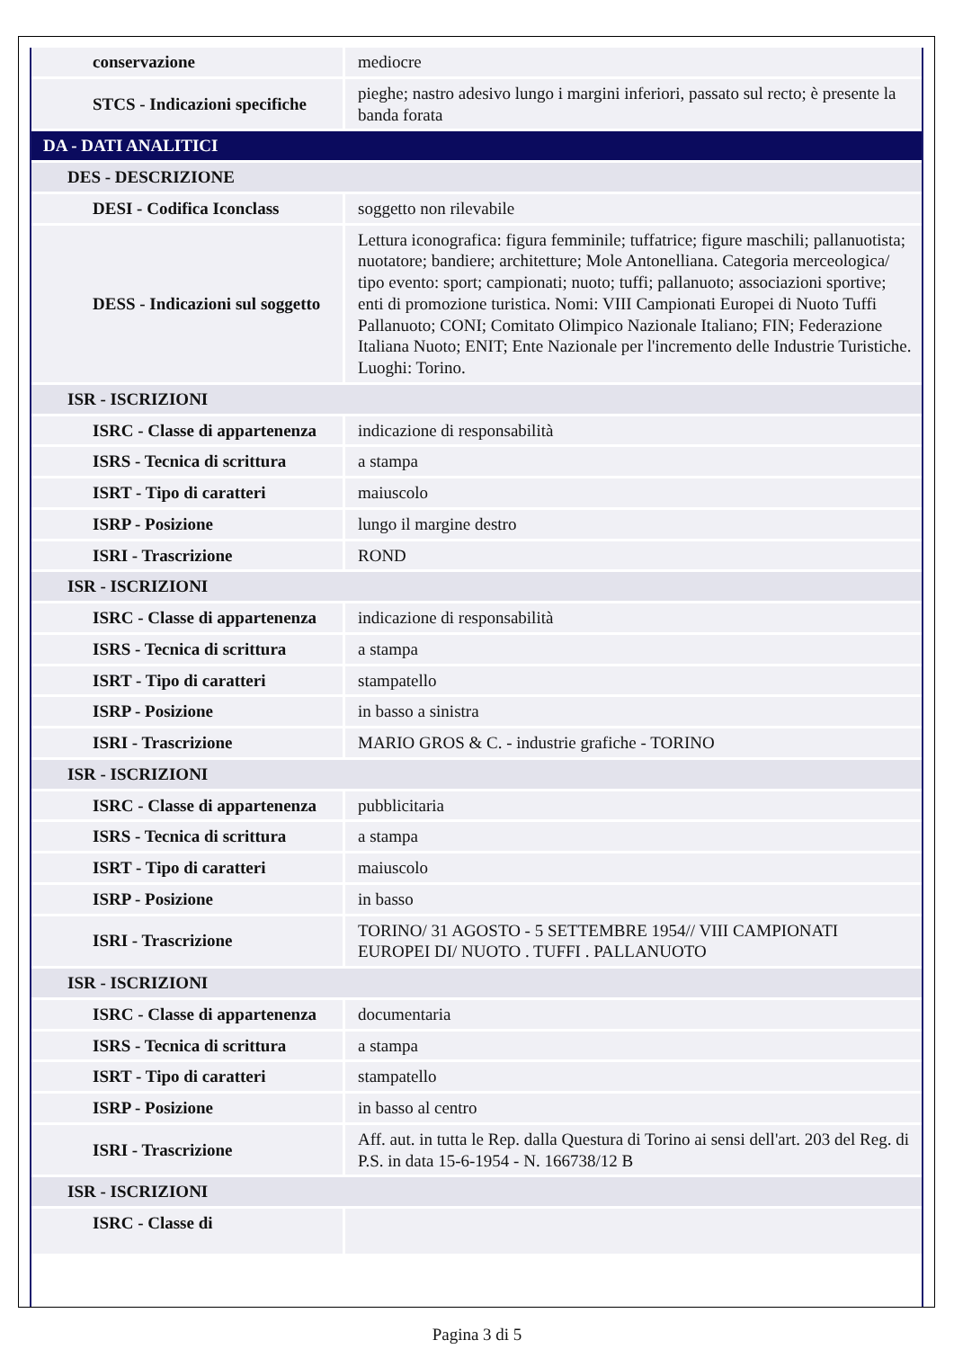| conservazione | mediocre |
| STCS - Indicazioni specifiche | pieghe; nastro adesivo lungo i margini inferiori, passato sul recto; è presente la banda forata |
| DA - DATI ANALITICI | |
| DES - DESCRIZIONE | |
| DESI - Codifica Iconclass | soggetto non rilevabile |
| DESS - Indicazioni sul soggetto | Lettura iconografica: figura femminile; tuffatrice; figure maschili; pallanuotista; nuotatore; bandiere; architetture; Mole Antonelliana. Categoria merceologica/ tipo evento: sport; campionati; nuoto; tuffi; pallanuoto; associazioni sportive; enti di promozione turistica. Nomi: VIII Campionati Europei di Nuoto Tuffi Pallanuoto; CONI; Comitato Olimpico Nazionale Italiano; FIN; Federazione Italiana Nuoto; ENIT; Ente Nazionale per l'incremento delle Industrie Turistiche. Luoghi: Torino. |
| ISR - ISCRIZIONI | |
| ISRC - Classe di appartenenza | indicazione di responsabilità |
| ISRS - Tecnica di scrittura | a stampa |
| ISRT - Tipo di caratteri | maiuscolo |
| ISRP - Posizione | lungo il margine destro |
| ISRI - Trascrizione | ROND |
| ISR - ISCRIZIONI | |
| ISRC - Classe di appartenenza | indicazione di responsabilità |
| ISRS - Tecnica di scrittura | a stampa |
| ISRT - Tipo di caratteri | stampatello |
| ISRP - Posizione | in basso a sinistra |
| ISRI - Trascrizione | MARIO GROS & C. - industrie grafiche - TORINO |
| ISR - ISCRIZIONI | |
| ISRC - Classe di appartenenza | pubblicitaria |
| ISRS - Tecnica di scrittura | a stampa |
| ISRT - Tipo di caratteri | maiuscolo |
| ISRP - Posizione | in basso |
| ISRI - Trascrizione | TORINO/ 31 AGOSTO - 5 SETTEMBRE 1954// VIII CAMPIONATI EUROPEI DI/ NUOTO . TUFFI . PALLANUOTO |
| ISR - ISCRIZIONI | |
| ISRC - Classe di appartenenza | documentaria |
| ISRS - Tecnica di scrittura | a stampa |
| ISRT - Tipo di caratteri | stampatello |
| ISRP - Posizione | in basso al centro |
| ISRI - Trascrizione | Aff. aut. in tutta le Rep. dalla Questura di Torino ai sensi dell'art. 203 del Reg. di P.S. in data 15-6-1954 - N. 166738/12 B |
| ISR - ISCRIZIONI | |
| ISRC - Classe di | |
Pagina 3 di 5